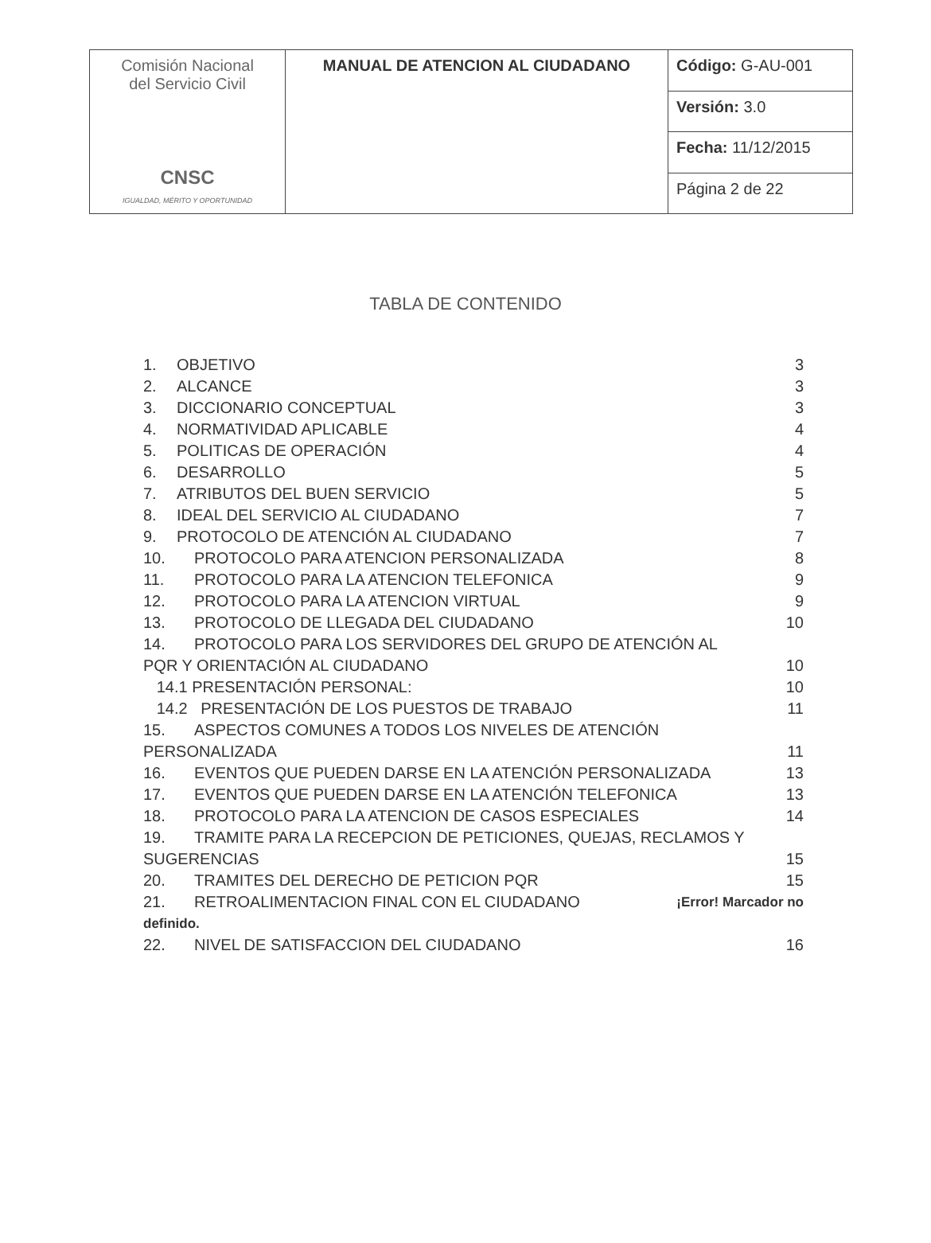| Comisión Nacional del Servicio Civil CNSC IGUALDAD, MÉRITO Y OPORTUNIDAD | MANUAL DE ATENCION AL CIUDADANO | Código: G-AU-001 |
| | | Versión: 3.0 |
| | | Fecha: 11/12/2015 |
| | | Página 2 de 22 |
TABLA DE CONTENIDO
1. OBJETIVO 3
2. ALCANCE 3
3. DICCIONARIO CONCEPTUAL 3
4. NORMATIVIDAD APLICABLE 4
5. POLITICAS DE OPERACIÓN 4
6. DESARROLLO 5
7. ATRIBUTOS DEL BUEN SERVICIO 5
8. IDEAL DEL SERVICIO AL CIUDADANO 7
9. PROTOCOLO DE ATENCIÓN AL CIUDADANO 7
10. PROTOCOLO PARA ATENCION PERSONALIZADA 8
11. PROTOCOLO PARA LA ATENCION TELEFONICA 9
12. PROTOCOLO PARA LA ATENCION VIRTUAL 9
13. PROTOCOLO DE LLEGADA DEL CIUDADANO 10
14. PROTOCOLO PARA LOS SERVIDORES DEL GRUPO DE ATENCIÓN AL
PQR Y ORIENTACIÓN AL CIUDADANO 10
14.1 PRESENTACIÓN PERSONAL: 10
14.2 PRESENTACIÓN DE LOS PUESTOS DE TRABAJO 11
15. ASPECTOS COMUNES A TODOS LOS NIVELES DE ATENCIÓN
PERSONALIZADA 11
16. EVENTOS QUE PUEDEN DARSE EN LA ATENCIÓN PERSONALIZADA 13
17. EVENTOS QUE PUEDEN DARSE EN LA ATENCIÓN TELEFONICA 13
18. PROTOCOLO PARA LA ATENCION DE CASOS ESPECIALES 14
19. TRAMITE PARA LA RECEPCION DE PETICIONES, QUEJAS, RECLAMOS Y
SUGERENCIAS 15
20. TRAMITES DEL DERECHO DE PETICION PQR 15
21. RETROALIMENTACION FINAL CON EL CIUDADANO ¡Error! Marcador no
definido.
22. NIVEL DE SATISFACCION DEL CIUDADANO 16